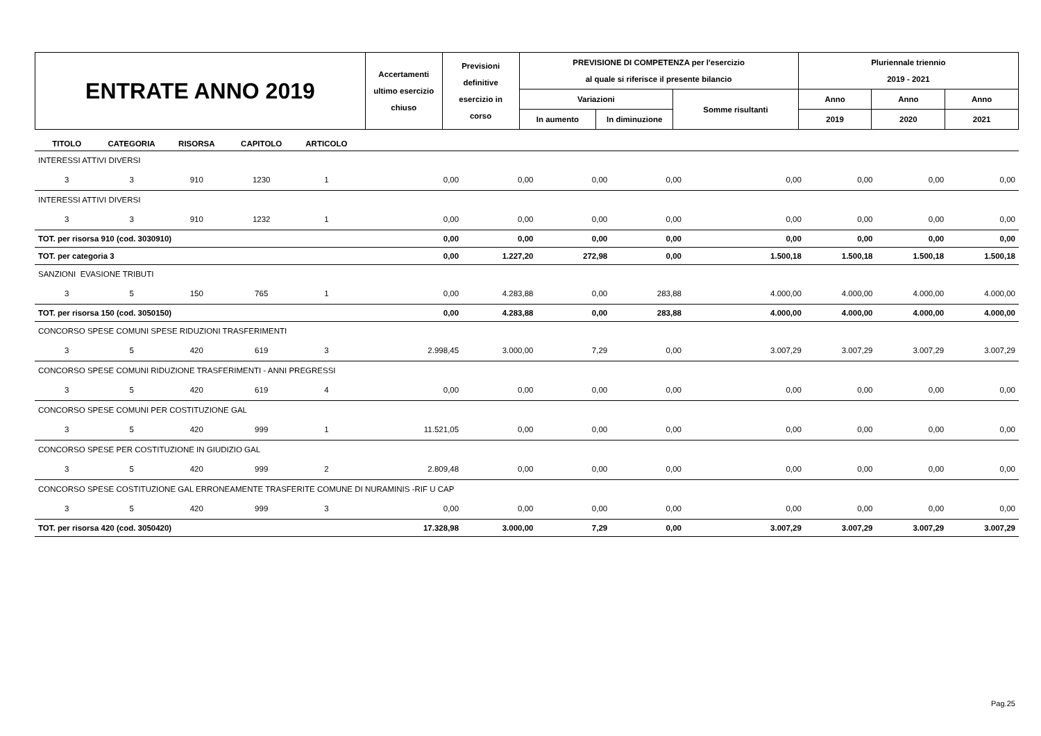| ENTRATE ANNO 2019 | Accertamenti ultimo esercizio chiuso | Previsioni definitive esercizio in corso | PREVISIONE DI COMPETENZA per l'esercizio al quale si riferisce il presente bilancio | | | Pluriennale triennio 2019 - 2021 | | |
| | | | Variazioni | | Somme risultanti | Anno | Anno | Anno |
| | | | In aumento | In diminuzione | | 2019 | 2020 | 2021 |
| TITOLO | CATEGORIA | RISORSA | CAPITOLO | ARTICOLO | | | | | | | | |
| --- | --- | --- | --- | --- | --- | --- | --- | --- | --- | --- | --- | --- |
| INTERESSI ATTIVI DIVERSI | | | | | | | | | | | | |
| 3 | 3 | 910 | 1230 | 1 | 0,00 | 0,00 | 0,00 | 0,00 | 0,00 | 0,00 | 0,00 | 0,00 |
| INTERESSI ATTIVI DIVERSI | | | | | | | | | | | | |
| 3 | 3 | 910 | 1232 | 1 | 0,00 | 0,00 | 0,00 | 0,00 | 0,00 | 0,00 | 0,00 | 0,00 |
| TOT. per risorsa 910 (cod. 3030910) | | | | | 0,00 | 0,00 | 0,00 | 0,00 | 0,00 | 0,00 | 0,00 | 0,00 |
| TOT. per categoria 3 | | | | | 0,00 | 1.227,20 | 272,98 | 0,00 | 1.500,18 | 1.500,18 | 1.500,18 | 1.500,18 |
| SANZIONI EVASIONE TRIBUTI | | | | | | | | | | | | |
| 3 | 5 | 150 | 765 | 1 | 0,00 | 4.283,88 | 0,00 | 283,88 | 4.000,00 | 4.000,00 | 4.000,00 | 4.000,00 |
| TOT. per risorsa 150 (cod. 3050150) | | | | | 0,00 | 4.283,88 | 0,00 | 283,88 | 4.000,00 | 4.000,00 | 4.000,00 | 4.000,00 |
| CONCORSO SPESE COMUNI SPESE RIDUZIONI TRASFERIMENTI | | | | | | | | | | | | |
| 3 | 5 | 420 | 619 | 3 | 2.998,45 | 3.000,00 | 7,29 | 0,00 | 3.007,29 | 3.007,29 | 3.007,29 | 3.007,29 |
| CONCORSO SPESE COMUNI RIDUZIONE TRASFERIMENTI - ANNI PREGRESSI | | | | | | | | | | | | |
| 3 | 5 | 420 | 619 | 4 | 0,00 | 0,00 | 0,00 | 0,00 | 0,00 | 0,00 | 0,00 | 0,00 |
| CONCORSO SPESE COMUNI PER COSTITUZIONE GAL | | | | | | | | | | | | |
| 3 | 5 | 420 | 999 | 1 | 11.521,05 | 0,00 | 0,00 | 0,00 | 0,00 | 0,00 | 0,00 | 0,00 |
| CONCORSO SPESE PER COSTITUZIONE IN GIUDIZIO GAL | | | | | | | | | | | | |
| 3 | 5 | 420 | 999 | 2 | 2.809,48 | 0,00 | 0,00 | 0,00 | 0,00 | 0,00 | 0,00 | 0,00 |
| CONCORSO SPESE COSTITUZIONE GAL ERRONEAMENTE TRASFERITE COMUNE DI NURAMINIS -RIF U CAP | | | | | | | | | | | | |
| 3 | 5 | 420 | 999 | 3 | 0,00 | 0,00 | 0,00 | 0,00 | 0,00 | 0,00 | 0,00 | 0,00 |
| TOT. per risorsa 420 (cod. 3050420) | | | | | 17.328,98 | 3.000,00 | 7,29 | 0,00 | 3.007,29 | 3.007,29 | 3.007,29 | 3.007,29 |
Pag.25